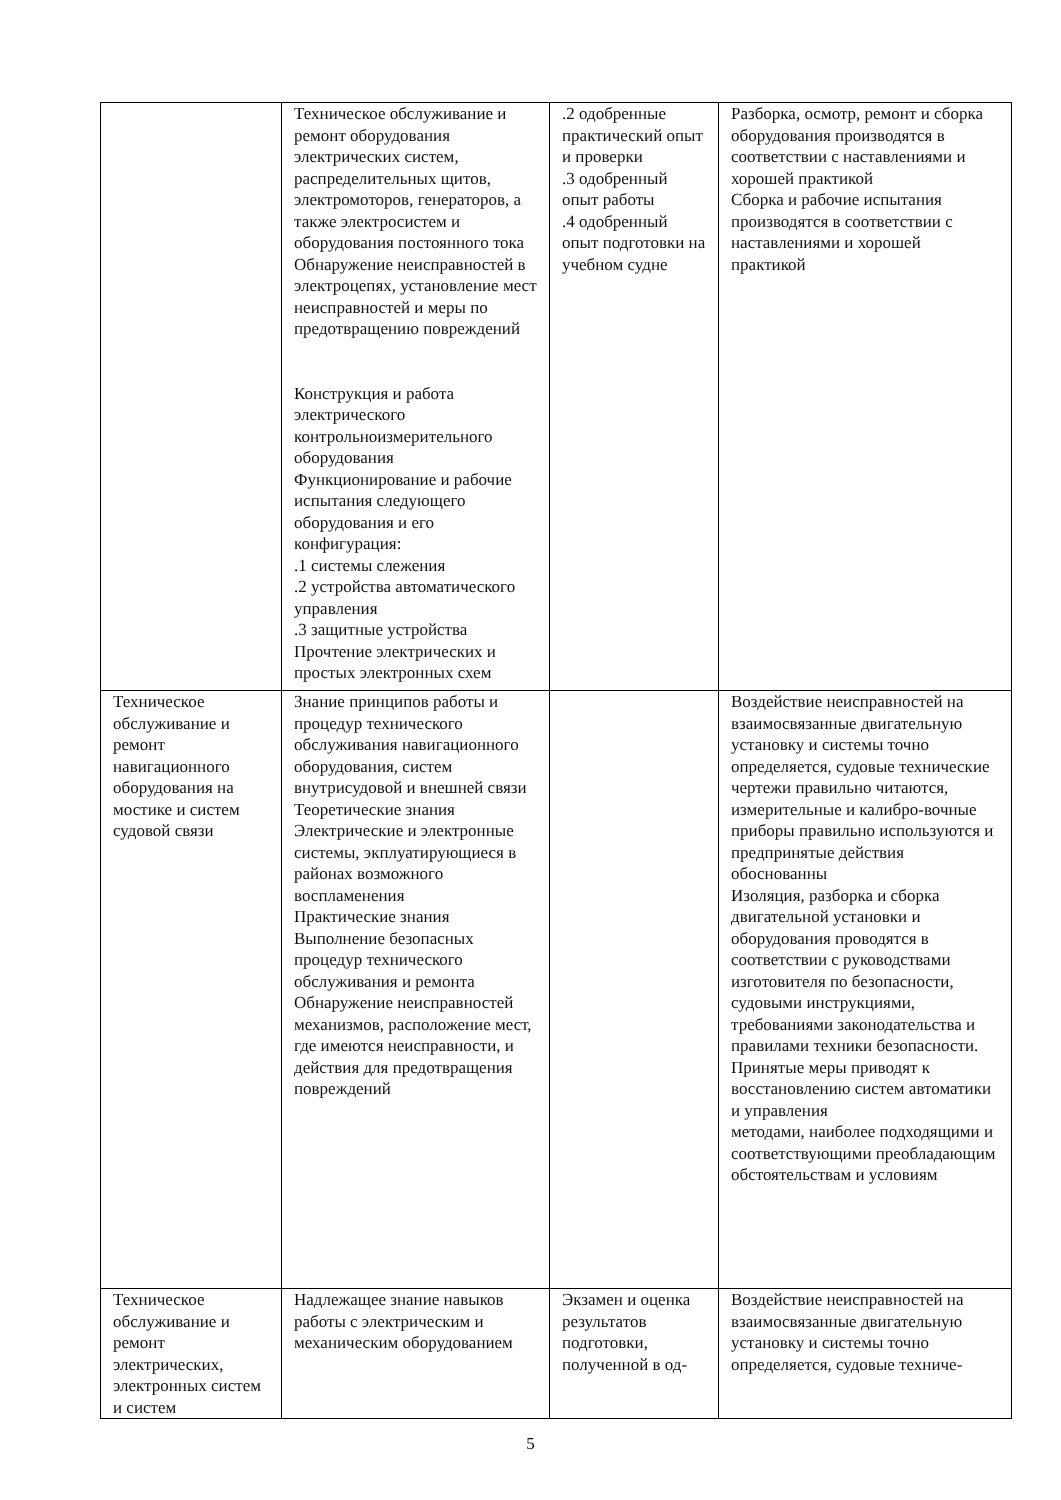| | Техническое обслуживание и ремонт оборудования электрических систем, распределительных щитов, электромоторов, генераторов, а также электросистем и оборудования постоянного тока Обнаружение неисправностей в электроцепях, установление мест неисправностей и меры по предотвращению повреждений Конструкция и работа электрического контрольноизмерительного оборудования Функционирование и рабочие испытания следующего оборудования и его конфигурация: .1 системы слежения .2 устройства автоматического управления .3 защитные устройства Прочтение электрических и простых электронных схем | .2 одобренные практический опыт и проверки .3 одобренный опыт работы .4 одобренный опыт подготовки на учебном судне | Разборка, осмотр, ремонт и сборка оборудования производятся в соответствии с наставлениями и хорошей практикой Сборка и рабочие испытания производятся в соответствии с наставлениями и хорошей практикой |
| Техническое обслуживание и ремонт навигационного оборудования на мостике и систем судовой связи | Знание принципов работы и процедур технического обслуживания навигационного оборудования, систем внутрисудовой и внешней связи Теоретические знания Электрические и электронные системы, экплуатирующиеся в районах возможного воспламенения Практические знания Выполнение безопасных процедур технического обслуживания и ремонта Обнаружение неисправностей механизмов, расположение мест, где имеются неисправности, и действия для предотвращения повреждений | | Воздействие неисправностей на взаимосвязанные двигательную установку и системы точно определяется, судовые технические чертежи правильно читаются, измерительные и калибро-вочные приборы правильно используются и предпринятые действия обоснованны Изоляция, разборка и сборка двигательной установки и оборудования проводятся в соответствии с руководствами изготовителя по безопасности, судовыми инструкциями, требованиями законодательства и правилами техники безопасности. Принятые меры приводят к восстановлению систем автоматики и управления методами, наиболее подходящими и соответствующими преобладающим обстоятельствам и условиям |
| Техническое обслуживание и ремонт электрических, электронных систем и систем | Надлежащее знание навыков работы с электрическим и механическим оборудованием | Экзамен и оценка результатов подготовки, полученной в од- | Воздействие неисправностей на взаимосвязанные двигательную установку и системы точно определяется, судовые техниче- |
5